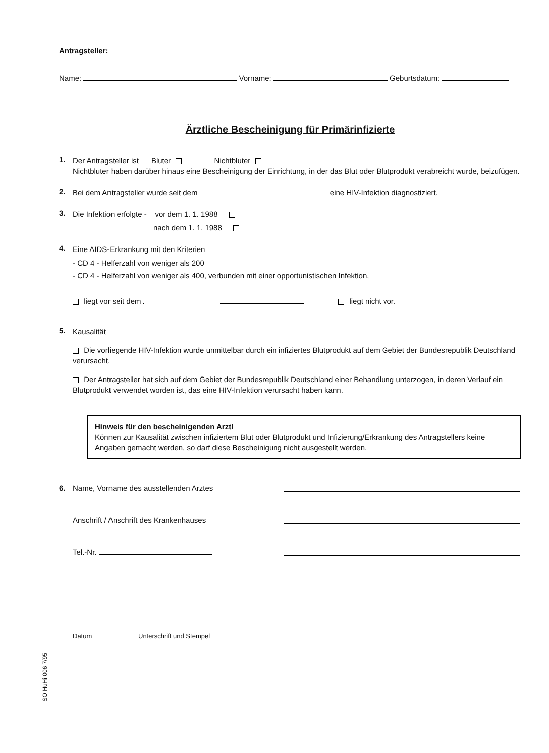Antragsteller:
Name: Vorname: Geburtsdatum:
Ärztliche Bescheinigung für Primärinfizierte
1.
Der Antragsteller ist Bluter Nichtbluter
Nichtbluter haben darüber hinaus eine Bescheinigung der Einrichtung, in der das Blut oder Blutprodukt verabreicht wurde, beizufügen.
2.
Bei dem Antragsteller wurde seit dem eine HIV-Infektion diagnostiziert.
3.
Die Infektion erfolgte - vor dem 1. 1. 1988
nach dem 1. 1. 1988
4.
Eine AIDS-Erkrankung mit den Kriterien
- CD 4 - Helferzahl von weniger als 200
- CD 4 - Helferzahl von weniger als 400, verbunden mit einer opportunistischen Infektion,
liegt vor seit dem liegt nicht vor.
5.
Kausalität
Die vorliegende HIV-Infektion wurde unmittelbar durch ein infiziertes Blutprodukt auf dem Gebiet der Bundesrepublik Deutschland verursacht.
Der Antragsteller hat sich auf dem Gebiet der Bundesrepublik Deutschland einer Behandlung unterzogen, in deren Verlauf ein Blutprodukt verwendet worden ist, das eine HIV-Infektion verursacht haben kann.
Hinweis für den bescheinigenden Arzt!
Können zur Kausalität zwischen infiziertem Blut oder Blutprodukt und Infizierung/Erkrankung des Antragstellers keine Angaben gemacht werden, so darf diese Bescheinigung nicht ausgestellt werden.
6. Name, Vorname des ausstellenden Arztes
Anschrift / Anschrift des Krankenhauses
Tel.-Nr.
Datum Unterschrift und Stempel
SO HuHi 006 7/95